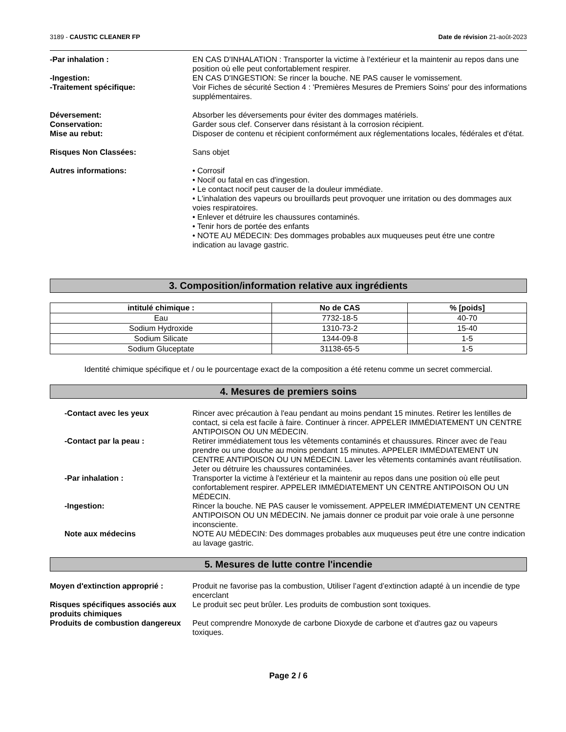3189 - CAUSTIC CLEANER FP Date de révision 21-août-2023
-Par inhalation : EN CAS D'INHALATION : Transporter la victime à l'extérieur et la maintenir au repos dans une position où elle peut confortablement respirer.
-Ingestion: EN CAS D'INGESTION: Se rincer la bouche. NE PAS causer le vomissement.
-Traitement spécifique: Voir Fiches de sécurité Section 4 : 'Premières Mesures de Premiers Soins' pour des informations supplémentaires.
Déversement: Absorber les déversements pour éviter des dommages matériels.
Conservation: Garder sous clef. Conserver dans résistant à la corrosion récipient.
Mise au rebut: Disposer de contenu et récipient conformément aux réglementations locales, fédérales et d'état.
Risques Non Classées: Sans objet
Autres informations: • Corrosif
• Nocif ou fatal en cas d'ingestion.
• Le contact nocif peut causer de la douleur immédiate.
• L'inhalation des vapeurs ou brouillards peut provoquer une irritation ou des dommages aux voies respiratoires.
• Enlever et détruire les chaussures contaminés.
• Tenir hors de portée des enfants
• NOTE AU MÉDECIN: Des dommages probables aux muqueuses peut étre une contre indication au lavage gastric.
3. Composition/information relative aux ingrédients
| intitulé chimique : | No de CAS | % [poids] |
| --- | --- | --- |
| Eau | 7732-18-5 | 40-70 |
| Sodium Hydroxide | 1310-73-2 | 15-40 |
| Sodium Silicate | 1344-09-8 | 1-5 |
| Sodium Gluceptate | 31138-65-5 | 1-5 |
Identité chimique spécifique et / ou le pourcentage exact de la composition a été retenu comme un secret commercial.
4. Mesures de premiers soins
-Contact avec les yeux Rincer avec précaution à l'eau pendant au moins pendant 15 minutes. Retirer les lentilles de contact, si cela est facile à faire. Continuer à rincer. APPELER IMMÉDIATEMENT UN CENTRE ANTIPOISON OU UN MÉDECIN.
-Contact par la peau : Retirer immédiatement tous les vêtements contaminés et chaussures. Rincer avec de l'eau prendre ou une douche au moins pendant 15 minutes. APPELER IMMÉDIATEMENT UN CENTRE ANTIPOISON OU UN MÉDECIN. Laver les vêtements contaminés avant réutilisation. Jeter ou détruire les chaussures contaminées.
-Par inhalation : Transporter la victime à l'extérieur et la maintenir au repos dans une position où elle peut confortablement respirer. APPELER IMMÉDIATEMENT UN CENTRE ANTIPOISON OU UN MÉDECIN.
-Ingestion: Rincer la bouche. NE PAS causer le vomissement. APPELER IMMÉDIATEMENT UN CENTRE ANTIPOISON OU UN MÉDECIN. Ne jamais donner ce produit par voie orale à une personne inconsciente.
Note aux médecins NOTE AU MÉDECIN: Des dommages probables aux muqueuses peut étre une contre indication au lavage gastric.
5. Mesures de lutte contre l'incendie
Moyen d'extinction approprié : Produit ne favorise pas la combustion, Utiliser l’agent d’extinction adapté à un incendie de type encerclant
Risques spécifiques associés aux produits chimiques
Le produit sec peut brûler. Les produits de combustion sont toxiques.
Produits de combustion dangereux
Peut comprendre Monoxyde de carbone Dioxyde de carbone et d'autres gaz ou vapeurs toxiques.
Page 2 / 6